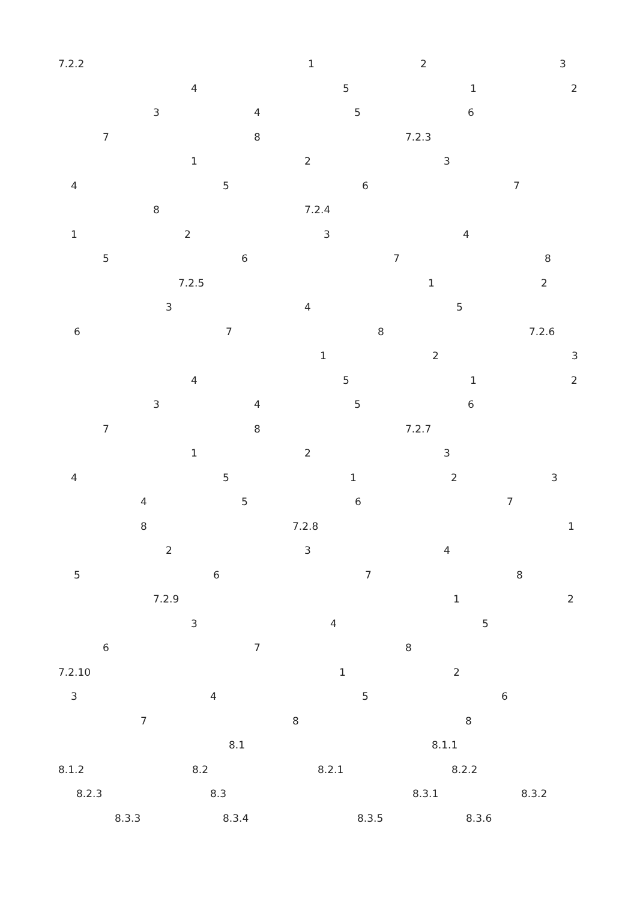7.2.2 1 2 3
4 5 1 2
3 4 5 6
7 8 7.2.3
1 2 3
4 5 6 7
8 7.2.4
1 2 3 4
5 6 7 8
7.2.5 1 2
3 4 5
6 7 8 7.2.6
1 2 3
4 5 1 2
3 4 5 6
7 8 7.2.7
1 2 3
4 5 1 2 3
4 5 6 7
8 7.2.8 1
2 3 4
5 6 7 8
7.2.9 1 2
3 4 5
6 7 8
7.2.10 1 2
3 4 5 6
7 8 8
8.1 8.1.1
8.1.2 8.2 8.2.1 8.2.2
8.2.3 8.3 8.3.1 8.3.2
8.3.3 8.3.4 8.3.5 8.3.6